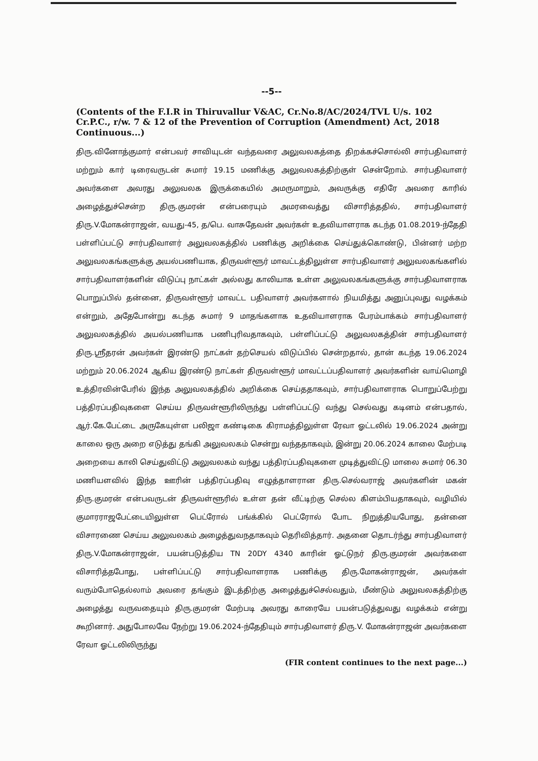--5--
(Contents of the F.I.R in Thiruvallur V&AC, Cr.No.8/AC/2024/TVL U/s. 102 Cr.P.C., r/w. 7 & 12 of the Prevention of Corruption (Amendment) Act, 2018 Continuous...)
திரு.வினோத்குமார் என்பவர் சாவியுடன் வந்தவரை அலுவலகத்தை திறக்கச்சொல்லி சார்பதிவாளர் மற்றும் கார் டிரைவருடன் சுமார் 19.15 மணிக்கு அலுவலகத்திற்குள் சென்றோம். சார்பதிவாளர் அவர்களை அவரது அலுவலக இருக்கையில் அமருமாறும், அவருக்கு எதிரே அவரை காரில் அழைத்துச்சென்ற திரு.குமரன் என்பரையும் அமரவைத்து விசாரித்ததில், சார்பதிவாளர் திரு.V.மோகன்ராஜன், வயது-45, த/பெ. வாசுதேவன் அவர்கள் உதவியாளராக கடந்த 01.08.2019-ந்தேதி பள்ளிப்பட்டு சார்பதிவாளர் அலுவலகத்தில் பணிக்கு அறிக்கை செய்துக்கொண்டு, பின்னர் மற்ற அலுவலகங்களுக்கு அயல்பணியாக, திருவள்ளூர் மாவட்டத்திலுள்ள சார்பதிவாளர் அலுவலகங்களில் சார்பதிவாளர்களின் விடுப்பு நாட்கள் அல்லது காலியாக உள்ள அலுவலகங்களுக்கு சார்பதிவாளராக பொறுப்பில் தன்னை, திருவள்ளூர் மாவட்ட பதிவாளர் அவர்களால் நியமித்து அனுப்புவது வழக்கம் என்றும், அதேபோன்று கடந்த சுமார் 9 மாதங்களாக உதவியாளராக பேரம்பாக்கம் சார்பதிவாளர் அலுவலகத்தில் அயல்பணியாக பணிபுரிவதாகவும், பள்ளிப்பட்டு அலுவலகத்தின் சார்பதிவாளர் திரு.ஸ்ரீதரன் அவர்கள் இரண்டு நாட்கள் தற்செயல் விடுப்பில் சென்றதால், தான் கடந்த 19.06.2024 மற்றும் 20.06.2024 ஆகிய இரண்டு நாட்கள் திருவள்ளூர் மாவட்டப்பதிவாளர் அவர்களின் வாய்மொழி உத்திரவின்பேரில் இந்த அலுவலகத்தில் அறிக்கை செய்ததாகவும், சார்பதிவாளராக பொறுப்பேற்று பத்திரப்பதிவுகளை செய்ய திருவள்ளூரிலிருந்து பள்ளிப்பட்டு வந்து செல்வது கடினம் என்பதால், ஆர்.கே.பேட்டை அருகேயுள்ள பலிஜா கண்டிகை கிராமத்திலுள்ள ரேவா ஓட்டலில் 19.06.2024 அன்று காலை ஒரு அறை எடுத்து தங்கி அலுவலகம் சென்று வந்ததாகவும், இன்று 20.06.2024 காலை மேற்படி அறையை காலி செய்துவிட்டு அலுவலகம் வந்து பத்திரப்பதிவுகளை முடித்துவிட்டு மாலை சுமார் 06.30 மணியளவில் இந்த ஊரின் பத்திரப்பதிவு எழுத்தாளரான திரு.செல்வராஜ் அவர்களின் மகன் திரு.குமரன் என்பவருடன் திருவள்ளூரில் உள்ள தன் வீட்டிற்கு செல்ல கிளம்பியதாகவும், வழியில் குமாரராஜபேட்டையிலுள்ள பெட்ரோல் பங்க்கில் பெட்ரோல் போட நிறுத்தியபோது, தன்னை விசாரணை செய்ய அலுவலகம் அழைத்துவநதாகவும் தெரிவித்தார். அதனை தொடர்ந்து சார்பதிவாளர் திரு.V.மோகன்ராஜன், பயன்படுத்திய TN 20DY 4340 காரின் ஓட்டுநர் திரு.குமரன் அவர்களை விசாரித்தபோது, பள்ளிப்பட்டு சார்பதிவாளராக பணிக்கு திரு.மோகன்ராஜன், அவர்கள் வரும்போதெல்லாம் அவரை தங்கும் இடத்திற்கு அழைத்துச்செல்வதும், மீண்டும் அலுவலகத்திற்கு அழைத்து வருவதையும் திரு.குமரன் மேற்படி அவரது காரையே பயன்படுத்துவது வழக்கம் என்று கூறினார். அதுபோலவே நேற்று 19.06.2024-ந்தேதியும் சார்பதிவாளர் திரு.V. மோகன்ராஜன் அவர்களை ரேவா ஓட்டலிலிருந்து
(FIR content continues to the next page...)